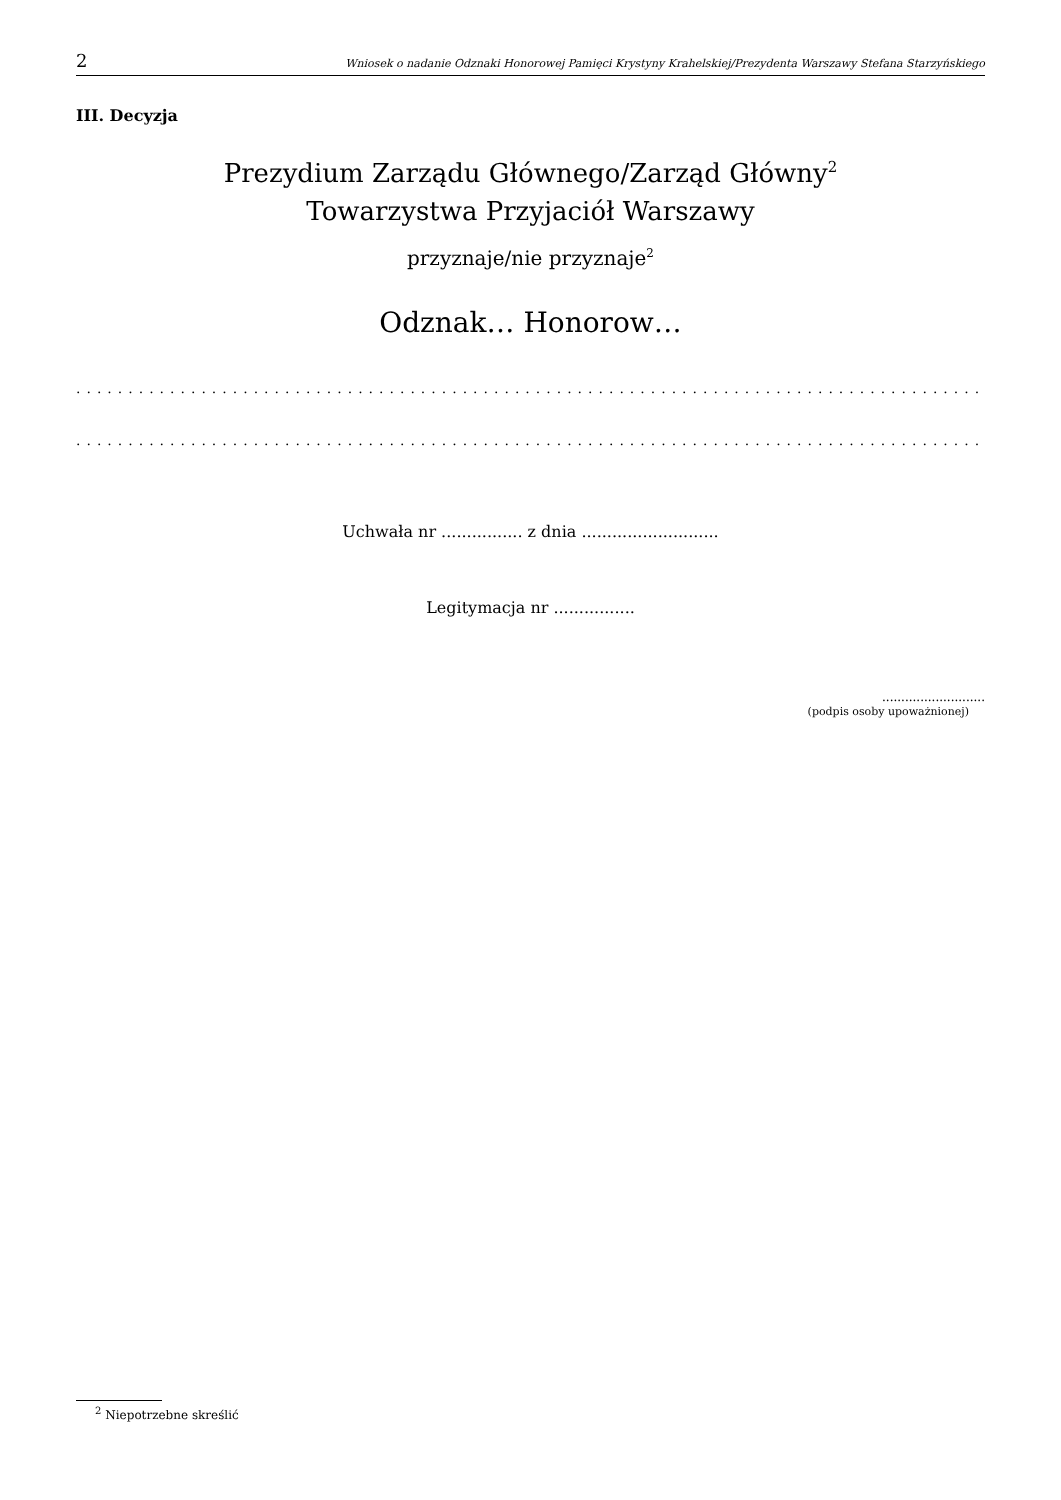2 Wniosek o nadanie Odznaki Honorowej Pamięci Krystyny Krahelskiej/Prezydenta Warszawy Stefana Starzyńskiego
III. Decyzja
Prezydium Zarządu Głównego/Zarząd Główny<sup>2</sup>
Towarzystwa Przyjaciół Warszawy
przyznaje/nie przyznaje<sup>2</sup>
Odznak… Honorow…
..............................................................................................
..............................................................................................
Uchwała nr ................ z dnia ...........................
Legitymacja nr ................
...........................
(podpis osoby upoważnionej)
<sup>2</sup> Niepotrzebne skreślić